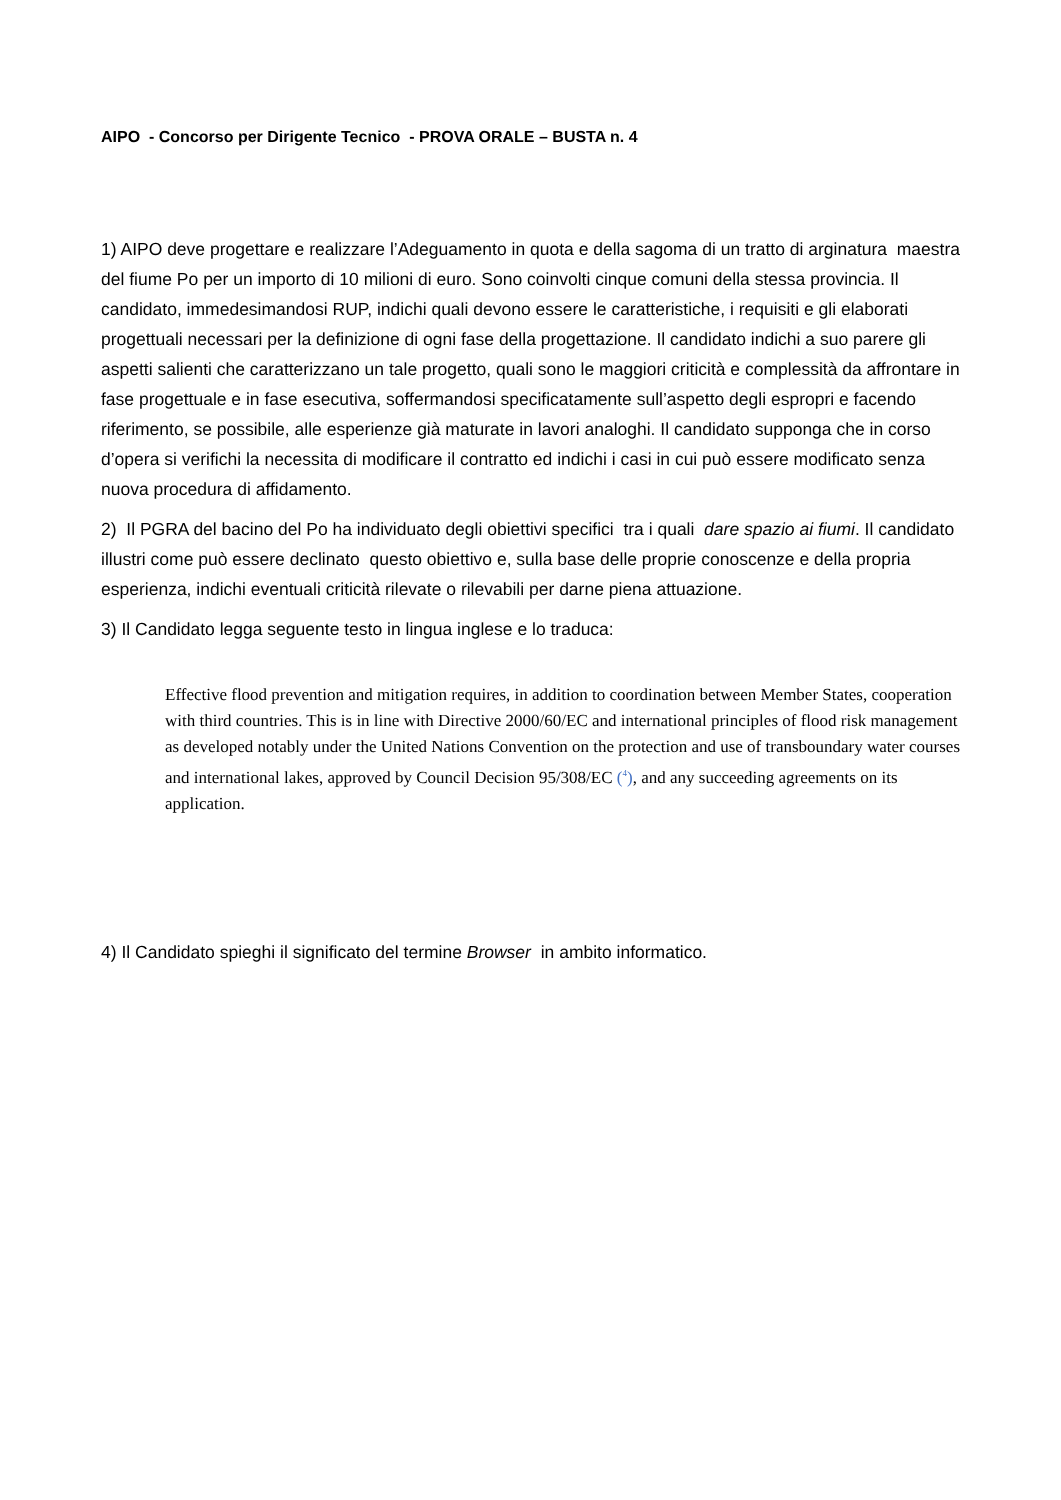AIPO - Concorso per Dirigente Tecnico - PROVA ORALE – BUSTA n. 4
1) AIPO deve progettare e realizzare l’Adeguamento in quota e della sagoma di un tratto di arginatura maestra del fiume Po per un importo di 10 milioni di euro. Sono coinvolti cinque comuni della stessa provincia. Il candidato, immedesimandosi RUP, indichi quali devono essere le caratteristiche, i requisiti e gli elaborati progettuali necessari per la definizione di ogni fase della progettazione. Il candidato indichi a suo parere gli aspetti salienti che caratterizzano un tale progetto, quali sono le maggiori criticità e complessità da affrontare in fase progettuale e in fase esecutiva, soffermandosi specificatamente sull’aspetto degli espropri e facendo riferimento, se possibile, alle esperienze già maturate in lavori analoghi. Il candidato supponga che in corso d’opera si verifichi la necessita di modificare il contratto ed indichi i casi in cui può essere modificato senza nuova procedura di affidamento.
2) Il PGRA del bacino del Po ha individuato degli obiettivi specifici tra i quali dare spazio ai fiumi. Il candidato illustri come può essere declinato questo obiettivo e, sulla base delle proprie conoscenze e della propria esperienza, indichi eventuali criticità rilevate o rilevabili per darne piena attuazione.
3) Il Candidato legga seguente testo in lingua inglese e lo traduca:
Effective flood prevention and mitigation requires, in addition to coordination between Member States, cooperation with third countries. This is in line with Directive 2000/60/EC and international principles of flood risk management as developed notably under the United Nations Convention on the protection and use of transboundary water courses and international lakes, approved by Council Decision 95/308/EC (<sup>4</sup>), and any succeeding agreements on its application.
4) Il Candidato spieghi il significato del termine Browser in ambito informatico.